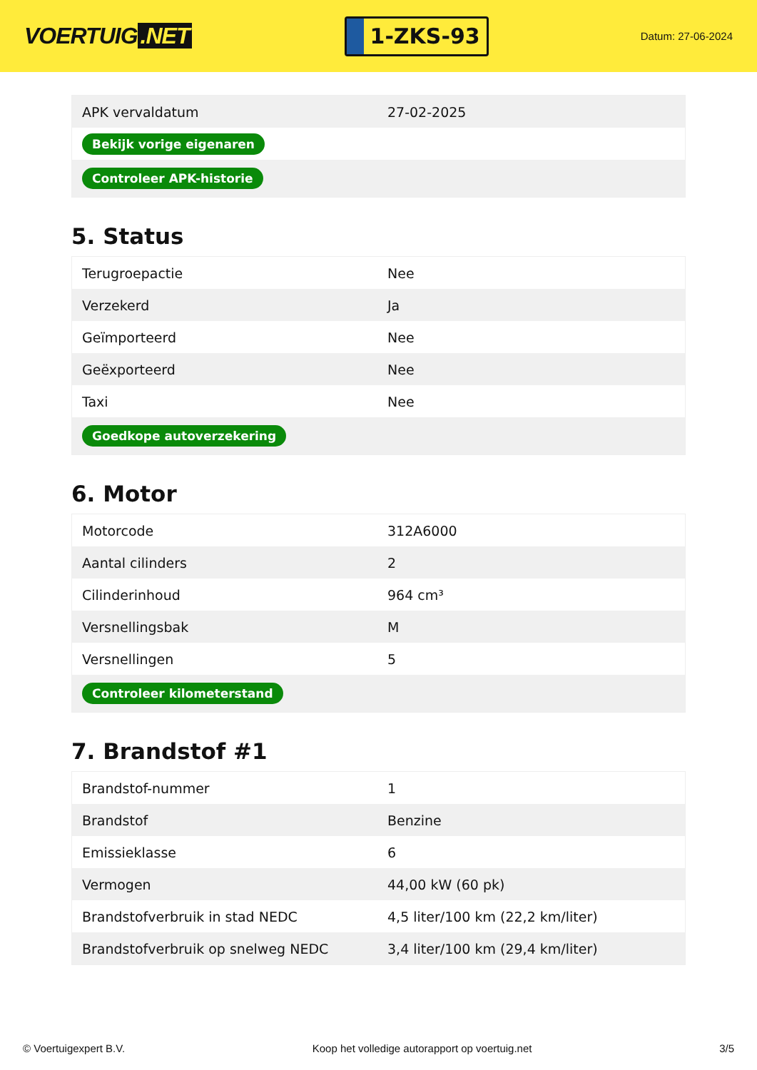VOERTUIG.NET
1-ZKS-93
Datum: 27-06-2024
| APK vervaldatum | 27-02-2025 |
| Bekijk vorige eigenaren | |
| Controleer APK-historie | |
5. Status
| Terugroepactie | Nee |
| Verzekerd | Ja |
| Geïmporteerd | Nee |
| Geëxporteerd | Nee |
| Taxi | Nee |
| Goedkope autoverzekering | |
6. Motor
| Motorcode | 312A6000 |
| Aantal cilinders | 2 |
| Cilinderinhoud | 964 cm³ |
| Versnellingsbak | M |
| Versnellingen | 5 |
| Controleer kilometerstand | |
7. Brandstof #1
| Brandstof-nummer | 1 |
| Brandstof | Benzine |
| Emissieklasse | 6 |
| Vermogen | 44,00 kW (60 pk) |
| Brandstofverbruik in stad NEDC | 4,5 liter/100 km (22,2 km/liter) |
| Brandstofverbruik op snelweg NEDC | 3,4 liter/100 km (29,4 km/liter) |
© Voertuigexpert B.V. Koop het volledige autorapport op voertuig.net 3/5